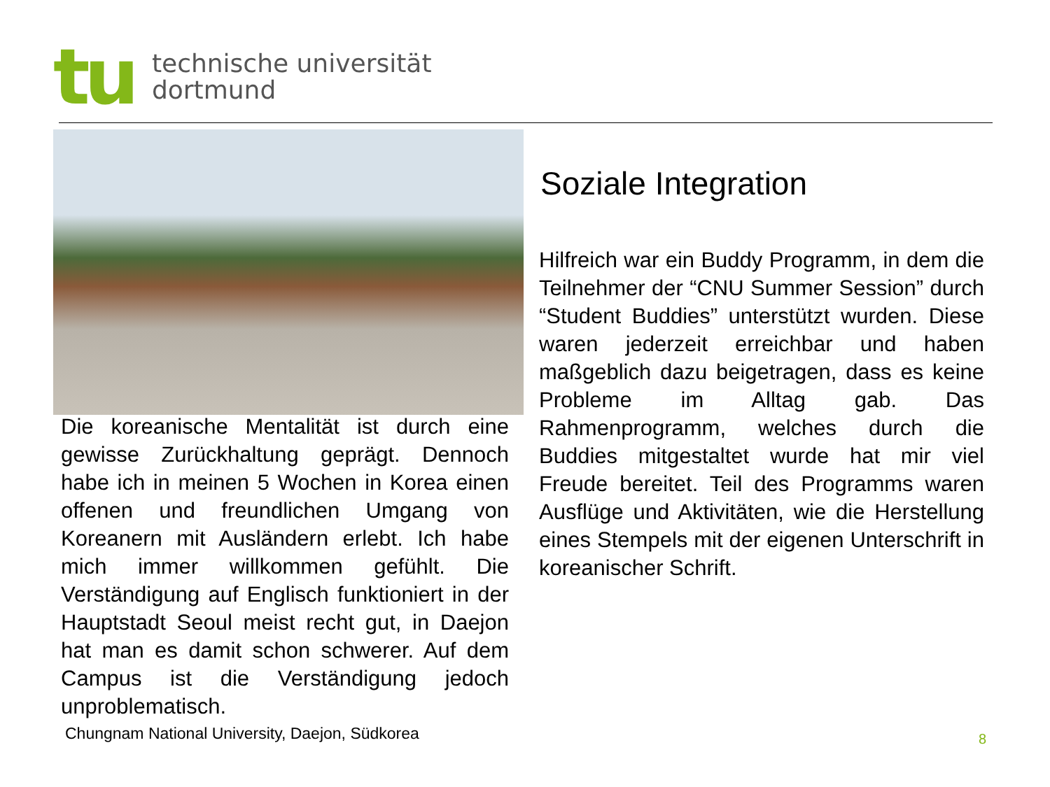tu
technische universität
dortmund
Die koreanische Mentalität ist durch eine gewisse Zurückhaltung geprägt. Dennoch habe ich in meinen 5 Wochen in Korea einen offenen und freundlichen Umgang von Koreanern mit Ausländern erlebt. Ich habe mich immer willkommen gefühlt. Die Verständigung auf Englisch funktioniert in der Hauptstadt Seoul meist recht gut, in Daejon hat man es damit schon schwerer. Auf dem Campus ist die Verständigung jedoch unproblematisch.
Chungnam National University, Daejon, Südkorea
Soziale Integration
Hilfreich war ein Buddy Programm, in dem die Teilnehmer der “CNU Summer Session” durch “Student Buddies” unterstützt wurden. Diese waren jederzeit erreichbar und haben maßgeblich dazu beigetragen, dass es keine Probleme im Alltag gab. Das Rahmenprogramm, welches durch die Buddies mitgestaltet wurde hat mir viel Freude bereitet. Teil des Programms waren Ausflüge und Aktivitäten, wie die Herstellung eines Stempels mit der eigenen Unterschrift in koreanischer Schrift.
8